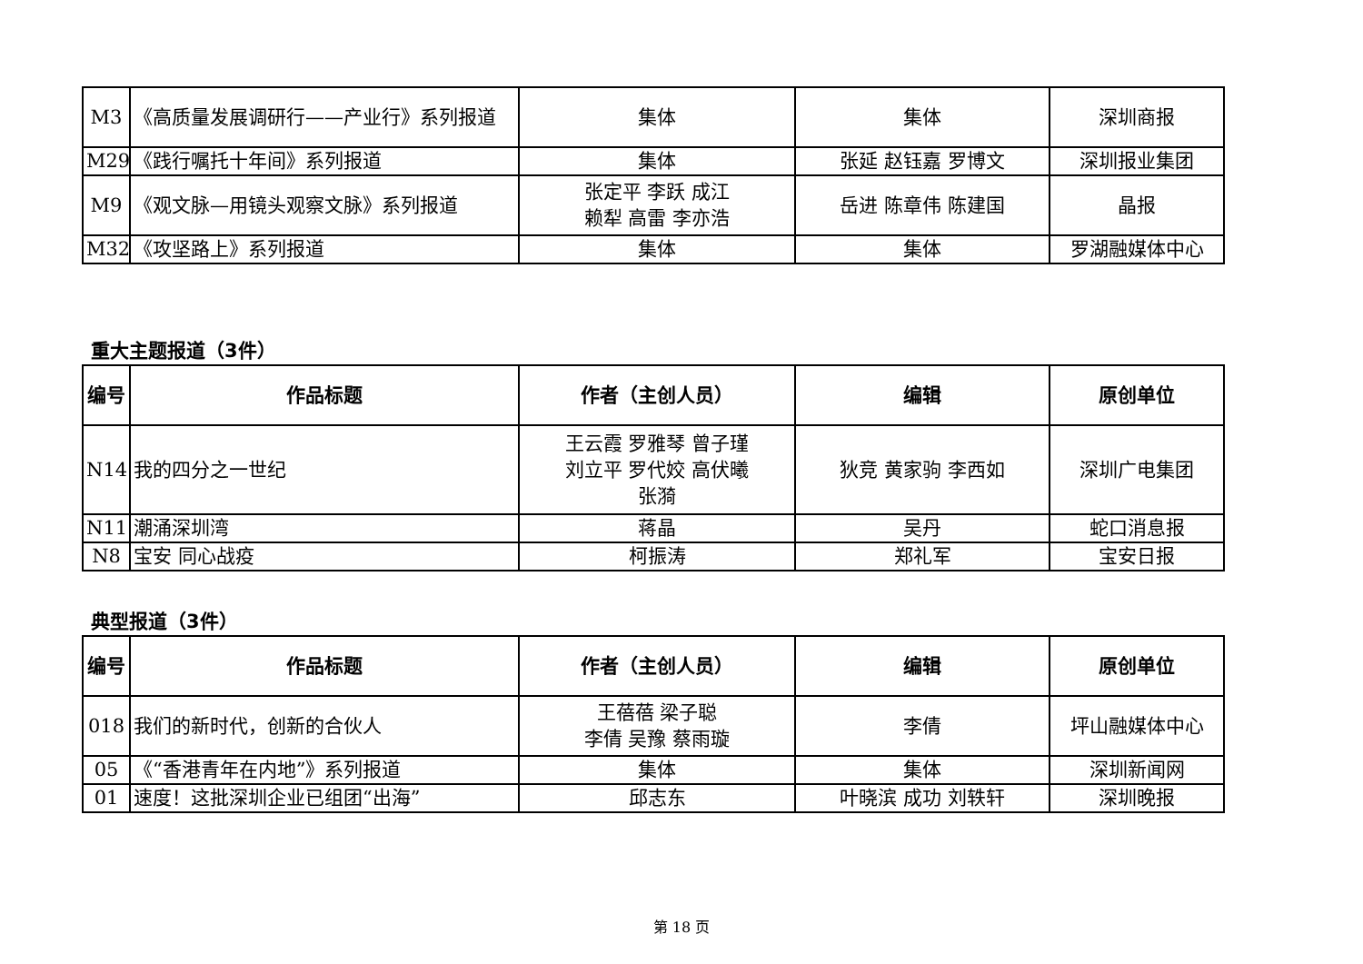| M3 | 《高质量发展调研行——产业行》系列报道 | 集体 | 集体 | 深圳商报 |
| M29 | 《践行嘱托十年间》系列报道 | 集体 | 张延 赵钰嘉 罗博文 | 深圳报业集团 |
| M9 | 《观文脉—用镜头观察文脉》系列报道 | 张定平 李跃 成江 赖犁 高雷 李亦浩 | 岳进 陈章伟 陈建国 | 晶报 |
| M32 | 《攻坚路上》系列报道 | 集体 | 集体 | 罗湖融媒体中心 |
重大主题报道（3件）
| 编号 | 作品标题 | 作者（主创人员） | 编辑 | 原创单位 |
| --- | --- | --- | --- | --- |
| N14 | 我的四分之一世纪 | 王云霞 罗雅琴 曾子瑾 刘立平 罗代姣 高伏曦 张漪 | 狄竞 黄家驹 李西如 | 深圳广电集团 |
| N11 | 潮涌深圳湾 | 蒋晶 | 吴丹 | 蛇口消息报 |
| N8 | 宝安 同心战疫 | 柯振涛 | 郑礼军 | 宝安日报 |
典型报道（3件）
| 编号 | 作品标题 | 作者（主创人员） | 编辑 | 原创单位 |
| --- | --- | --- | --- | --- |
| 018 | 我们的新时代，创新的合伙人 | 王蓓蓓 梁子聪 李倩 吴豫 蔡雨璇 | 李倩 | 坪山融媒体中心 |
| 05 | 《“香港青年在内地”》系列报道 | 集体 | 集体 | 深圳新闻网 |
| 01 | 速度！这批深圳企业已组团“出海” | 邱志东 | 叶晓滨 成功 刘轶轩 | 深圳晚报 |
第 18 页